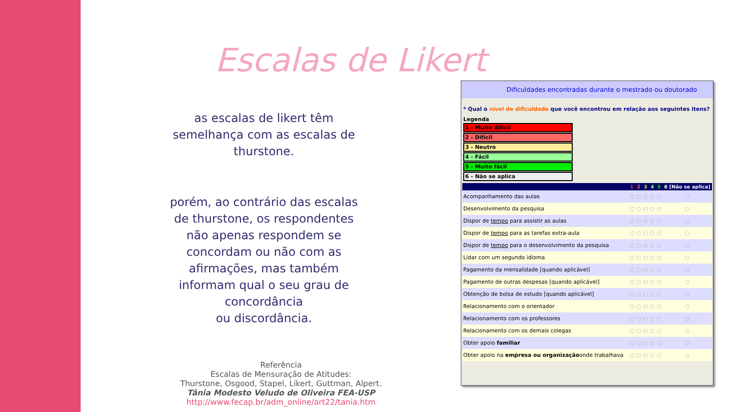Escalas de Likert
as escalas de likert têm semelhança com as escalas de thurstone.
porém, ao contrário das escalas de thurstone, os respondentes não apenas respondem se concordam ou não com as afirmações, mas também informam qual o seu grau de concordância
ou discordância.
Referência
Escalas de Mensuração de Atitudes:
Thurstone, Osgood, Stapel, Likert, Guttman, Alpert.
Tânia Modesto Veludo de Oliveira FEA-USP
http://www.fecap.br/adm_online/art22/tania.htm
Dificuldades encontradas durante o mestrado ou doutorado
* Qual o nível de dificuldade que você encontrou em relação aos seguintes itens?
Legenda
1 - Muito difícil
2 - Difícil
3 - Neutro
4 - Fácil
5 - Muito fácil
6 - Não se aplica
| | 1 | 2 | 3 | 4 | 5 | 6 [Não se aplica] |
| --- | --- | --- | --- | --- | --- | --- |
| Acompanhamento das aulas | ○ | ○ | ○ | ○ | ○ | ○ |
| Desenvolvimento da pesquisa | ○ | ○ | ○ | ○ | ○ | ○ |
| Dispor de tempo para assistir as aulas | ○ | ○ | ○ | ○ | ○ | ○ |
| Dispor de tempo para as tarefas extra-aula | ○ | ○ | ○ | ○ | ○ | ○ |
| Dispor de tempo para o desenvolvimento da pesquisa | ○ | ○ | ○ | ○ | ○ | ○ |
| Lidar com um segundo idioma | ○ | ○ | ○ | ○ | ○ | ○ |
| Pagamento da mensalidade [quando aplicável] | ○ | ○ | ○ | ○ | ○ | ○ |
| Pagamento de outras despesas [quando aplicável] | ○ | ○ | ○ | ○ | ○ | ○ |
| Obtenção de bolsa de estudo [quando aplicável] | ○ | ○ | ○ | ○ | ○ | ○ |
| Relacionamento com o orientador | ○ | ○ | ○ | ○ | ○ | ○ |
| Relacionamento com os professores | ○ | ○ | ○ | ○ | ○ | ○ |
| Relacionamento com os demais colegas | ○ | ○ | ○ | ○ | ○ | ○ |
| Obter apoio familiar | ○ | ○ | ○ | ○ | ○ | ○ |
| Obter apoio na empresa ou organização onde trabalhava | ○ | ○ | ○ | ○ | ○ | ○ |